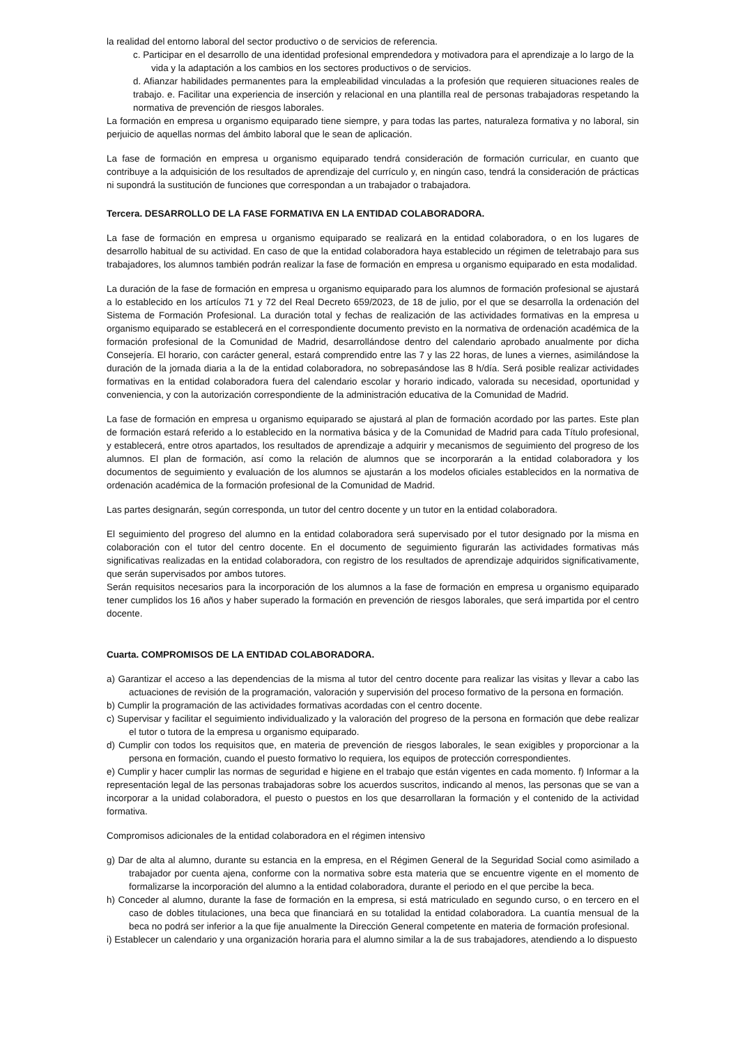la realidad del entorno laboral del sector productivo o de servicios de referencia.
c. Participar en el desarrollo de una identidad profesional emprendedora y motivadora para el aprendizaje a lo largo de la
vida y la adaptación a los cambios en los sectores productivos o de servicios.
d. Afianzar habilidades permanentes para la empleabilidad vinculadas a la profesión que requieren situaciones reales de trabajo. e. Facilitar una experiencia de inserción y relacional en una plantilla real de personas trabajadoras respetando la normativa de prevención de riesgos laborales.
La formación en empresa u organismo equiparado tiene siempre, y para todas las partes, naturaleza formativa y no laboral, sin perjuicio de aquellas normas del ámbito laboral que le sean de aplicación.
La fase de formación en empresa u organismo equiparado tendrá consideración de formación curricular, en cuanto que contribuye a la adquisición de los resultados de aprendizaje del currículo y, en ningún caso, tendrá la consideración de prácticas ni supondrá la sustitución de funciones que correspondan a un trabajador o trabajadora.
Tercera. DESARROLLO DE LA FASE FORMATIVA EN LA ENTIDAD COLABORADORA.
La fase de formación en empresa u organismo equiparado se realizará en la entidad colaboradora, o en los lugares de desarrollo habitual de su actividad. En caso de que la entidad colaboradora haya establecido un régimen de teletrabajo para sus trabajadores, los alumnos también podrán realizar la fase de formación en empresa u organismo equiparado en esta modalidad.
La duración de la fase de formación en empresa u organismo equiparado para los alumnos de formación profesional se ajustará a lo establecido en los artículos 71 y 72 del Real Decreto 659/2023, de 18 de julio, por el que se desarrolla la ordenación del Sistema de Formación Profesional. La duración total y fechas de realización de las actividades formativas en la empresa u organismo equiparado se establecerá en el correspondiente documento previsto en la normativa de ordenación académica de la formación profesional de la Comunidad de Madrid, desarrollándose dentro del calendario aprobado anualmente por dicha Consejería. El horario, con carácter general, estará comprendido entre las 7 y las 22 horas, de lunes a viernes, asimilándose la duración de la jornada diaria a la de la entidad colaboradora, no sobrepasándose las 8 h/día. Será posible realizar actividades formativas en la entidad colaboradora fuera del calendario escolar y horario indicado, valorada su necesidad, oportunidad y conveniencia, y con la autorización correspondiente de la administración educativa de la Comunidad de Madrid.
La fase de formación en empresa u organismo equiparado se ajustará al plan de formación acordado por las partes. Este plan de formación estará referido a lo establecido en la normativa básica y de la Comunidad de Madrid para cada Título profesional, y establecerá, entre otros apartados, los resultados de aprendizaje a adquirir y mecanismos de seguimiento del progreso de los alumnos. El plan de formación, así como la relación de alumnos que se incorporarán a la entidad colaboradora y los documentos de seguimiento y evaluación de los alumnos se ajustarán a los modelos oficiales establecidos en la normativa de ordenación académica de la formación profesional de la Comunidad de Madrid.
Las partes designarán, según corresponda, un tutor del centro docente y un tutor en la entidad colaboradora.
El seguimiento del progreso del alumno en la entidad colaboradora será supervisado por el tutor designado por la misma en colaboración con el tutor del centro docente. En el documento de seguimiento figurarán las actividades formativas más significativas realizadas en la entidad colaboradora, con registro de los resultados de aprendizaje adquiridos significativamente, que serán supervisados por ambos tutores.
Serán requisitos necesarios para la incorporación de los alumnos a la fase de formación en empresa u organismo equiparado tener cumplidos los 16 años y haber superado la formación en prevención de riesgos laborales, que será impartida por el centro docente.
Cuarta. COMPROMISOS DE LA ENTIDAD COLABORADORA.
a) Garantizar el acceso a las dependencias de la misma al tutor del centro docente para realizar las visitas y llevar a cabo las actuaciones de revisión de la programación, valoración y supervisión del proceso formativo de la persona en formación.
b) Cumplir la programación de las actividades formativas acordadas con el centro docente.
c) Supervisar y facilitar el seguimiento individualizado y la valoración del progreso de la persona en formación que debe realizar el tutor o tutora de la empresa u organismo equiparado.
d) Cumplir con todos los requisitos que, en materia de prevención de riesgos laborales, le sean exigibles y proporcionar a la persona en formación, cuando el puesto formativo lo requiera, los equipos de protección correspondientes.
e) Cumplir y hacer cumplir las normas de seguridad e higiene en el trabajo que están vigentes en cada momento. f) Informar a la representación legal de las personas trabajadoras sobre los acuerdos suscritos, indicando al menos, las personas que se van a incorporar a la unidad colaboradora, el puesto o puestos en los que desarrollaran la formación y el contenido de la actividad formativa.
Compromisos adicionales de la entidad colaboradora en el régimen intensivo
g) Dar de alta al alumno, durante su estancia en la empresa, en el Régimen General de la Seguridad Social como asimilado a trabajador por cuenta ajena, conforme con la normativa sobre esta materia que se encuentre vigente en el momento de formalizarse la incorporación del alumno a la entidad colaboradora, durante el periodo en el que percibe la beca.
h) Conceder al alumno, durante la fase de formación en la empresa, si está matriculado en segundo curso, o en tercero en el caso de dobles titulaciones, una beca que financiará en su totalidad la entidad colaboradora. La cuantía mensual de la beca no podrá ser inferior a la que fije anualmente la Dirección General competente en materia de formación profesional.
i) Establecer un calendario y una organización horaria para el alumno similar a la de sus trabajadores, atendiendo a lo dispuesto